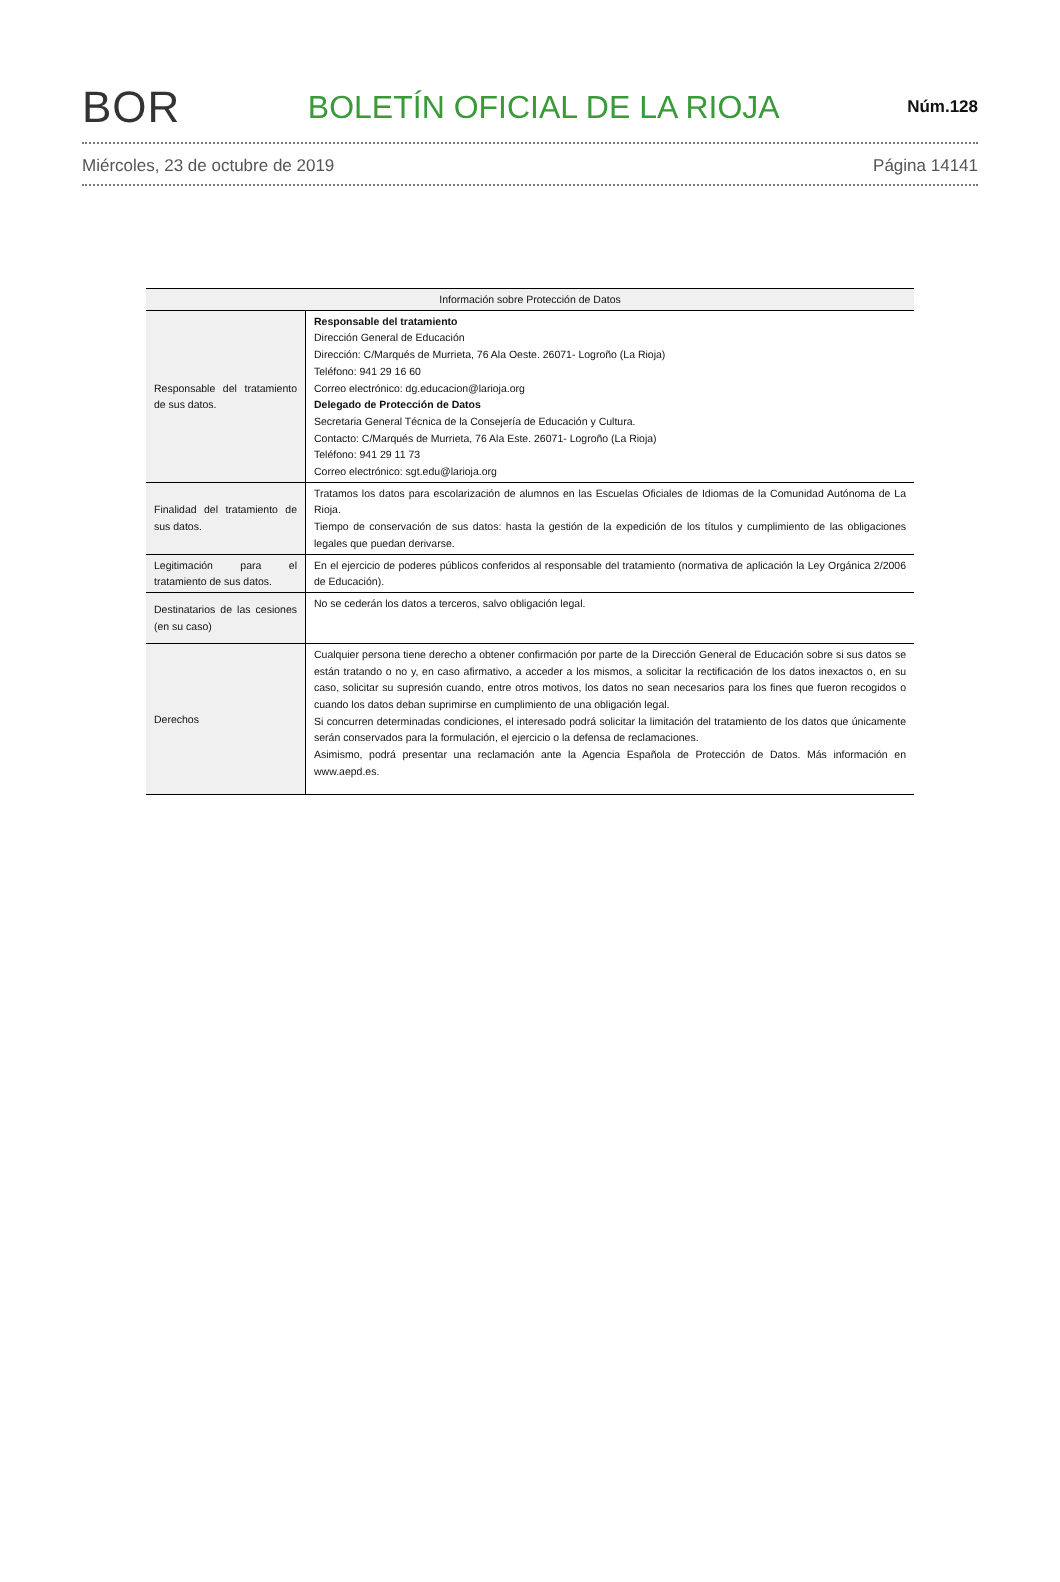BOR BOLETÍN OFICIAL DE LA RIOJA Núm.128
Miércoles, 23 de octubre de 2019 Página 14141
| Información sobre Protección de Datos | |
| --- | --- |
| Responsable del tratamiento de sus datos. | Responsable del tratamiento Dirección General de Educación Dirección: C/Marqués de Murrieta, 76 Ala Oeste. 26071- Logroño (La Rioja) Teléfono: 941 29 16 60 Correo electrónico: dg.educacion@larioja.org Delegado de Protección de Datos Secretaria General Técnica de la Consejería de Educación y Cultura. Contacto: C/Marqués de Murrieta, 76 Ala Este. 26071- Logroño (La Rioja) Teléfono: 941 29 11 73 Correo electrónico: sgt.edu@larioja.org |
| Finalidad del tratamiento de sus datos. | Tratamos los datos para escolarización de alumnos en las Escuelas Oficiales de Idiomas de la Comunidad Autónoma de La Rioja. Tiempo de conservación de sus datos: hasta la gestión de la expedición de los títulos y cumplimiento de las obligaciones legales que puedan derivarse. |
| Legitimación para el tratamiento de sus datos. | En el ejercicio de poderes públicos conferidos al responsable del tratamiento (normativa de aplicación la Ley Orgánica 2/2006 de Educación). |
| Destinatarios de las cesiones (en su caso) | No se cederán los datos a terceros, salvo obligación legal. |
| Derechos | Cualquier persona tiene derecho a obtener confirmación por parte de la Dirección General de Educación sobre si sus datos se están tratando o no y, en caso afirmativo, a acceder a los mismos, a solicitar la rectificación de los datos inexactos o, en su caso, solicitar su supresión cuando, entre otros motivos, los datos no sean necesarios para los fines que fueron recogidos o cuando los datos deban suprimirse en cumplimiento de una obligación legal. Si concurren determinadas condiciones, el interesado podrá solicitar la limitación del tratamiento de los datos que únicamente serán conservados para la formulación, el ejercicio o la defensa de reclamaciones. Asimismo, podrá presentar una reclamación ante la Agencia Española de Protección de Datos. Más información en www.aepd.es. |